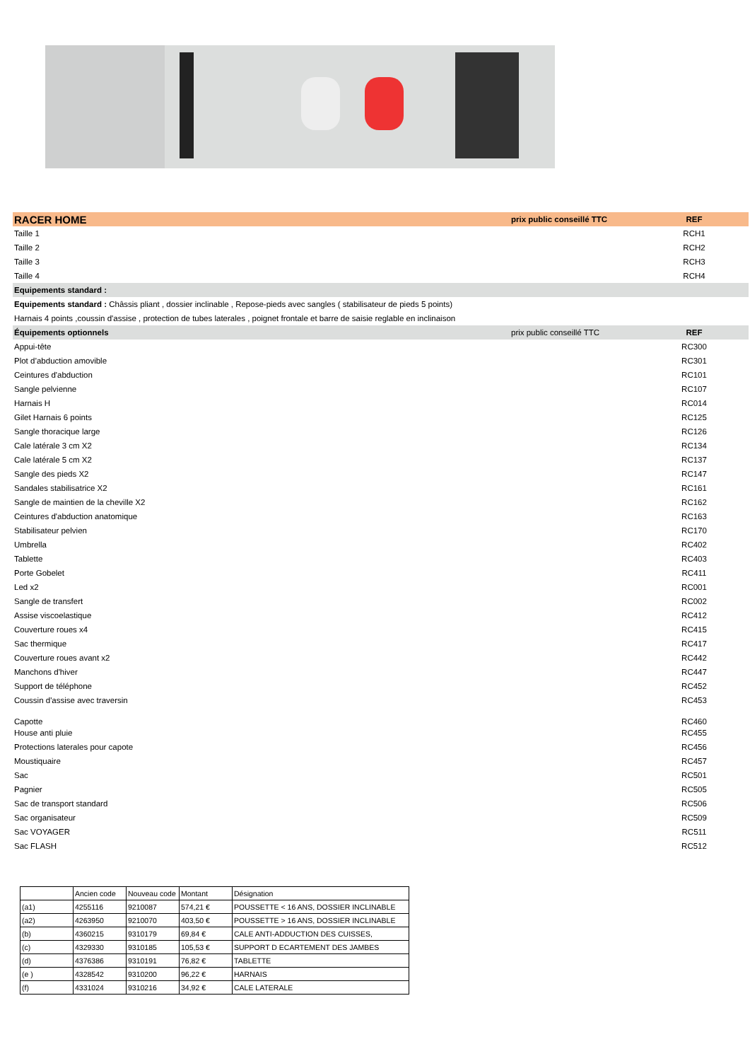| RACER HOME | prix public conseillé TTC | REF |
| Taille 1 | | RCH1 |
| Taille 2 | | RCH2 |
| Taille 3 | | RCH3 |
| Taille 4 | | RCH4 |
| Equipements standard : | | |
| Equipements standard : Châssis pliant , dossier inclinable , Repose-pieds avec sangles ( stabilisateur de pieds 5 points) | | |
| Harnais 4 points ,coussin d'assise , protection de tubes laterales , poignet frontale et barre de saisie reglable en inclinaison | | |
| Équipements optionnels | prix public conseillé TTC | REF |
| Appui-tête | | RC300 |
| Plot d’abduction amovible | | RC301 |
| Ceintures d'abduction | | RC101 |
| Sangle pelvienne | | RC107 |
| Harnais H | | RC014 |
| Gilet Harnais 6 points | | RC125 |
| Sangle thoracique large | | RC126 |
| Cale latérale 3 cm X2 | | RC134 |
| Cale latérale 5 cm X2 | | RC137 |
| Sangle des pieds X2 | | RC147 |
| Sandales stabilisatrice X2 | | RC161 |
| Sangle de maintien de la cheville X2 | | RC162 |
| Ceintures d'abduction anatomique | | RC163 |
| Stabilisateur pelvien | | RC170 |
| Umbrella | | RC402 |
| Tablette | | RC403 |
| Porte Gobelet | | RC411 |
| Led x2 | | RC001 |
| Sangle de transfert | | RC002 |
| Assise viscoelastique | | RC412 |
| Couverture roues x4 | | RC415 |
| Sac thermique | | RC417 |
| Couverture roues avant x2 | | RC442 |
| Manchons d'hiver | | RC447 |
| Support de téléphone | | RC452 |
| Coussin d'assise avec traversin | | RC453 |
| Capotte | | RC460 |
| House anti pluie | | RC455 |
| Protections laterales pour capote | | RC456 |
| Moustiquaire | | RC457 |
| Sac | | RC501 |
| Pagnier | | RC505 |
| Sac de transport standard | | RC506 |
| Sac organisateur | | RC509 |
| Sac VOYAGER | | RC511 |
| Sac FLASH | | RC512 |
| | Ancien code | Nouveau code | Montant | Désignation |
| --- | --- | --- | --- | --- |
| (a1) | 4255116 | 9210087 | 574,21 € | POUSSETTE < 16 ANS, DOSSIER INCLINABLE |
| (a2) | 4263950 | 9210070 | 403,50 € | POUSSETTE > 16 ANS, DOSSIER INCLINABLE |
| (b) | 4360215 | 9310179 | 69,84 € | CALE ANTI-ADDUCTION DES CUISSES, |
| (c) | 4329330 | 9310185 | 105,53 € | SUPPORT D ECARTEMENT DES JAMBES |
| (d) | 4376386 | 9310191 | 76,82 € | TABLETTE |
| (e ) | 4328542 | 9310200 | 96,22 € | HARNAIS |
| (f) | 4331024 | 9310216 | 34,92 € | CALE LATERALE |